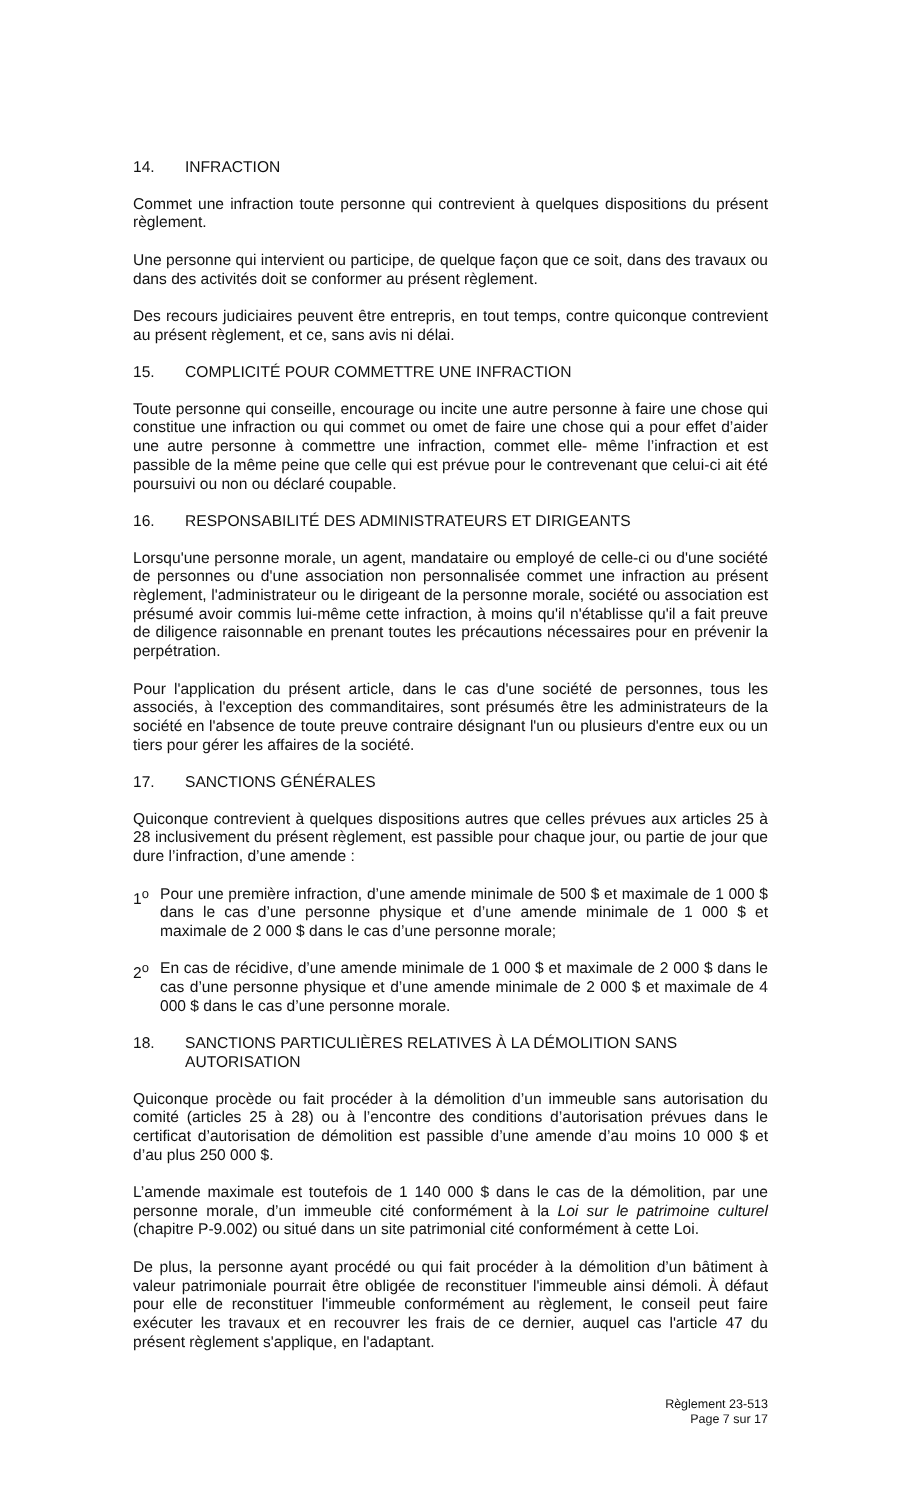14. INFRACTION
Commet une infraction toute personne qui contrevient à quelques dispositions du présent règlement.
Une personne qui intervient ou participe, de quelque façon que ce soit, dans des travaux ou dans des activités doit se conformer au présent règlement.
Des recours judiciaires peuvent être entrepris, en tout temps, contre quiconque contrevient au présent règlement, et ce, sans avis ni délai.
15. COMPLICITÉ POUR COMMETTRE UNE INFRACTION
Toute personne qui conseille, encourage ou incite une autre personne à faire une chose qui constitue une infraction ou qui commet ou omet de faire une chose qui a pour effet d’aider une autre personne à commettre une infraction, commet elle- même l’infraction et est passible de la même peine que celle qui est prévue pour le contrevenant que celui-ci ait été poursuivi ou non ou déclaré coupable.
16. RESPONSABILITÉ DES ADMINISTRATEURS ET DIRIGEANTS
Lorsqu'une personne morale, un agent, mandataire ou employé de celle-ci ou d'une société de personnes ou d'une association non personnalisée commet une infraction au présent règlement, l'administrateur ou le dirigeant de la personne morale, société ou association est présumé avoir commis lui-même cette infraction, à moins qu'il n'établisse qu'il a fait preuve de diligence raisonnable en prenant toutes les précautions nécessaires pour en prévenir la perpétration.
Pour l'application du présent article, dans le cas d'une société de personnes, tous les associés, à l'exception des commanditaires, sont présumés être les administrateurs de la société en l'absence de toute preuve contraire désignant l'un ou plusieurs d'entre eux ou un tiers pour gérer les affaires de la société.
17. SANCTIONS GÉNÉRALES
Quiconque contrevient à quelques dispositions autres que celles prévues aux articles 25 à 28 inclusivement du présent règlement, est passible pour chaque jour, ou partie de jour que dure l’infraction, d’une amende :
1<sup>o</sup> Pour une première infraction, d’une amende minimale de 500 $ et maximale de 1 000 $ dans le cas d’une personne physique et d’une amende minimale de 1 000 $ et maximale de 2 000 $ dans le cas d’une personne morale;
2<sup>o</sup> En cas de récidive, d’une amende minimale de 1 000 $ et maximale de 2 000 $ dans le cas d’une personne physique et d’une amende minimale de 2 000 $ et maximale de 4 000 $ dans le cas d’une personne morale.
18. SANCTIONS PARTICULIÈRES RELATIVES À LA DÉMOLITION SANS AUTORISATION
Quiconque procède ou fait procéder à la démolition d’un immeuble sans autorisation du comité (articles 25 à 28) ou à l’encontre des conditions d’autorisation prévues dans le certificat d’autorisation de démolition est passible d’une amende d’au moins 10 000 $ et d’au plus 250 000 $.
L’amende maximale est toutefois de 1 140 000 $ dans le cas de la démolition, par une personne morale, d’un immeuble cité conformément à la Loi sur le patrimoine culturel (chapitre P-9.002) ou situé dans un site patrimonial cité conformément à cette Loi.
De plus, la personne ayant procédé ou qui fait procéder à la démolition d’un bâtiment à valeur patrimoniale pourrait être obligée de reconstituer l'immeuble ainsi démoli. À défaut pour elle de reconstituer l'immeuble conformément au règlement, le conseil peut faire exécuter les travaux et en recouvrer les frais de ce dernier, auquel cas l'article 47 du présent règlement s'applique, en l'adaptant.
Règlement 23-513
Page 7 sur 17